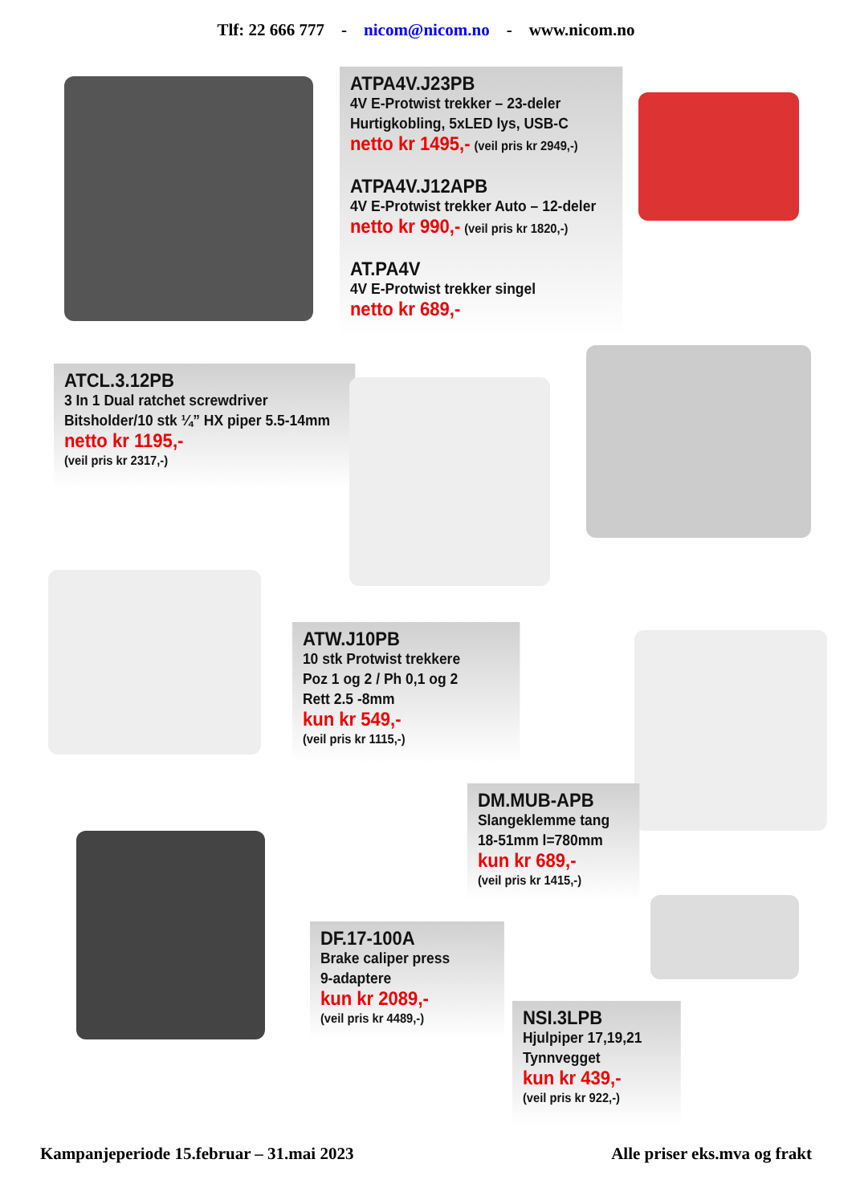Tlf: 22 666 777 - nicom@nicom.no - www.nicom.no
ATPA4V.J23PB
4V E-Protwist trekker – 23-deler
Hurtigkobling, 5xLED lys, USB-C
netto kr 1495,- (veil pris kr 2949,-)
ATPA4V.J12APB
4V E-Protwist trekker Auto – 12-deler
netto kr 990,- (veil pris kr 1820,-)
AT.PA4V
4V E-Protwist trekker singel
netto kr 689,-
ATCL.3.12PB
3 In 1 Dual ratchet screwdriver
Bitsholder/10 stk ¼” HX piper 5.5-14mm
netto kr 1195,-
(veil pris kr 2317,-)
ATW.J10PB
10 stk Protwist trekkere
Poz 1 og 2 / Ph 0,1 og 2
Rett 2.5 -8mm
kun kr 549,-
(veil pris kr 1115,-)
DM.MUB-APB
Slangeklemme tang
18-51mm l=780mm
kun kr 689,-
(veil pris kr 1415,-)
DF.17-100A
Brake caliper press
9-adaptere
kun kr 2089,-
(veil pris kr 4489,-)
NSI.3LPB
Hjulpiper 17,19,21
Tynnvegget
kun kr 439,-
(veil pris kr 922,-)
Kampanjeperiode 15.februar – 31.mai 2023 Alle priser eks.mva og frakt